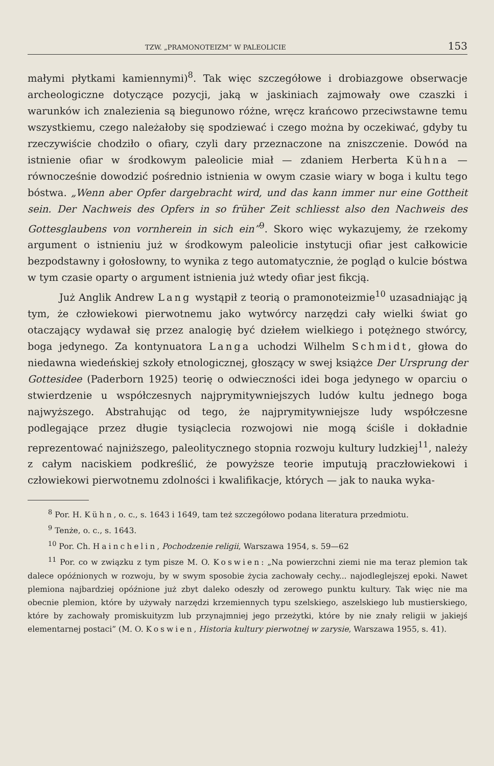TZW. „PRAMONOTEIZM” W PALEOLICIE 153
małymi płytkami kamiennymi)<sup>8</sup>. Tak więc szczegółowe i drobiazgowe obserwacje archeologiczne dotyczące pozycji, jaką w jaskiniach zajmowały owe czaszki i warunków ich znalezienia są biegunowo różne, wręcz krańcowo przeciwstawne temu wszystkiemu, czego należałoby się spodziewać i czego można by oczekiwać, gdyby tu rzeczywiście chodziło o ofiary, czyli dary przeznaczone na zniszczenie. Dowód na istnienie ofiar w środkowym paleolicie miał — zdaniem Herberta Kühna — równocześnie dowodzić pośrednio istnienia w owym czasie wiary w boga i kultu tego bóstwa. „Wenn aber Opfer dargebracht wird, und das kann immer nur eine Gottheit sein. Der Nachweis des Opfers in so früher Zeit schliesst also den Nachweis des Gottesglaubens von vornherein in sich ein”<sup>9</sup>. Skoro więc wykazujemy, że rzekomy argument o istnieniu już w środkowym paleolicie instytucji ofiar jest całkowicie bezpodstawny i gołosłowny, to wynika z tego automatycznie, że pogląd o kulcie bóstwa w tym czasie oparty o argument istnienia już wtedy ofiar jest fikcją.
Już Anglik Andrew Lang wystąpił z teorią o pramonoteizmie<sup>10</sup> uzasadniając ją tym, że człowiekowi pierwotnemu jako wytwórcy narzędzi cały wielki świat go otaczający wydawał się przez analogię być dziełem wielkiego i potężnego stwórcy, boga jedynego. Za kontynuatora Langa uchodzi Wilhelm Schmidt, głowa do niedawna wiedeńskiej szkoły etnologicznej, głoszący w swej książce Der Ursprung der Gottesidee (Paderborn 1925) teorię o odwieczności idei boga jedynego w oparciu o stwierdzenie u współczesnych najprymitywniejszych ludów kultu jednego boga najwyższego. Abstrahując od tego, że najprymitywniejsze ludy współczesne podlegające przez długie tysiąclecia rozwojowi nie mogą ściśle i dokładnie reprezentować najniższego, paleolitycznego stopnia rozwoju kultury ludzkiej<sup>11</sup>, należy z całym naciskiem podkreślić, że powyższe teorie imputują praczłowiekowi i człowiekowi pierwotnemu zdolności i kwalifikacje, których — jak to nauka wyka-
<sup>8</sup> Por. H. Kühn, o. c., s. 1643 i 1649, tam też szczegółowo podana literatura przedmiotu.
<sup>9</sup> Tenże, o. c., s. 1643.
<sup>10</sup> Por. Ch. Hainchelin, Pochodzenie religii, Warszawa 1954, s. 59—62
<sup>11</sup> Por. co w związku z tym pisze M. O. Koswien: „Na powierzchni ziemi nie ma teraz plemion tak dalece opóźnionych w rozwoju, by w swym sposobie życia zachowały cechy... najodleglejszej epoki. Nawet plemiona najbardziej opóźnione już zbyt daleko odeszły od zerowego punktu kultury. Tak więc nie ma obecnie plemion, które by używały narzędzi krzemiennych typu szelskiego, aszelskiego lub mustierskiego, które by zachowały promiskuityzm lub przynajmniej jego przeżytki, które by nie znały religii w jakiejś elementarnej postaci” (M. O. Koswien, Historia kultury pierwotnej w zarysie, Warszawa 1955, s. 41).